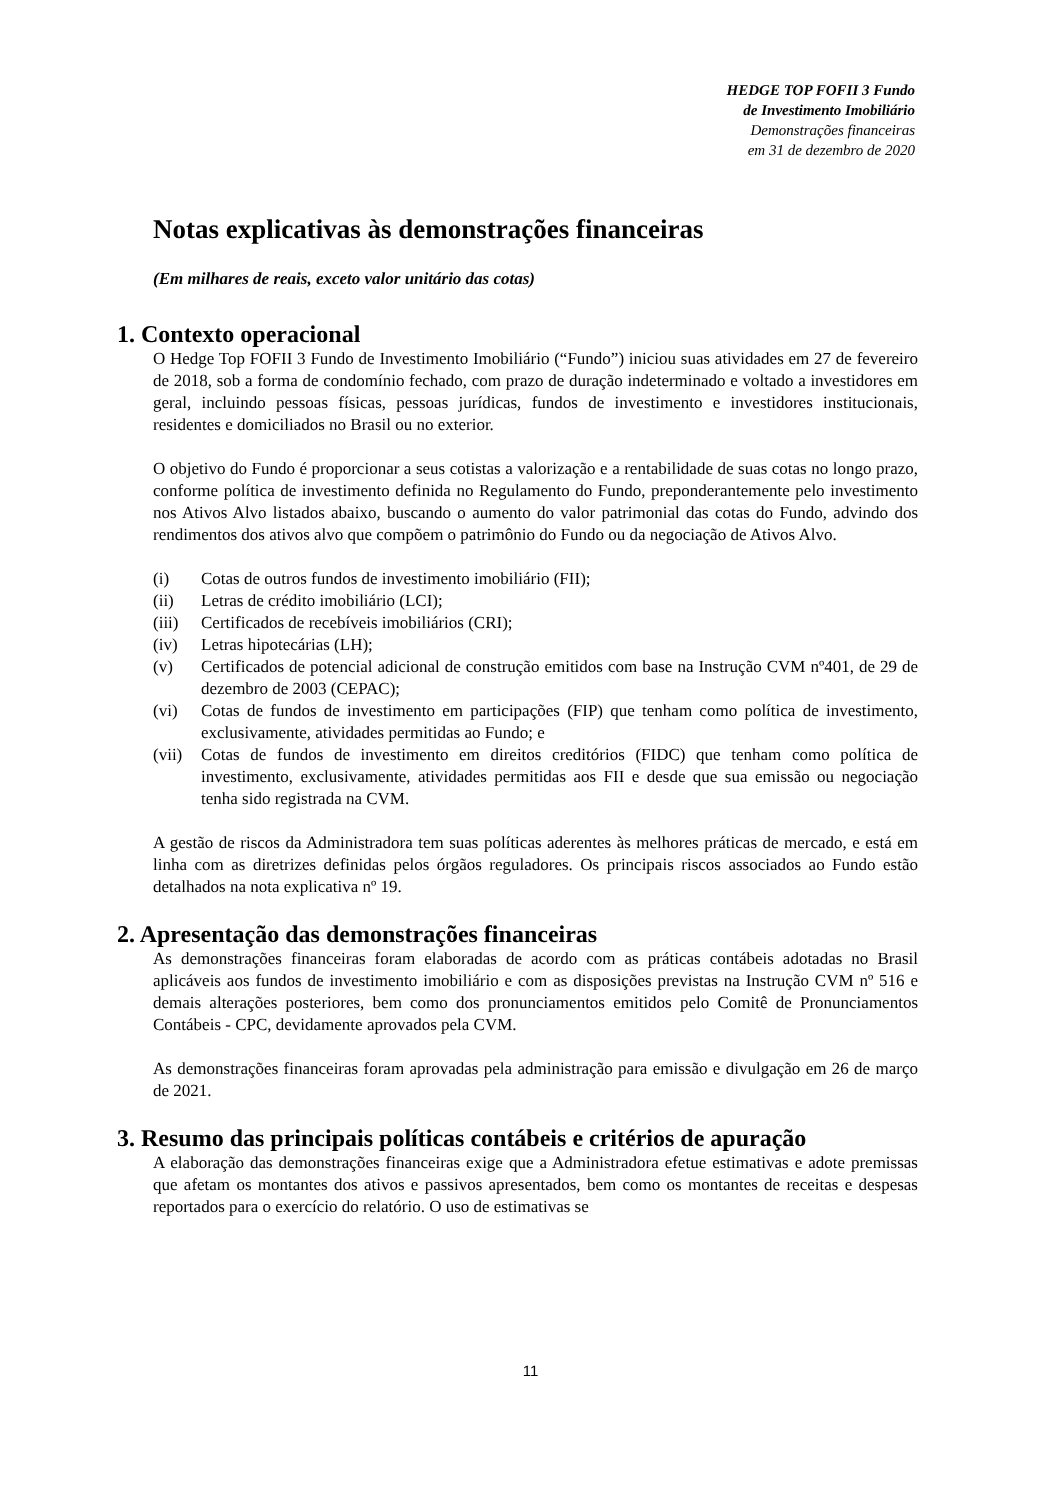HEDGE TOP FOFII 3 Fundo
de Investimento Imobiliário
Demonstrações financeiras
em 31 de dezembro de 2020
Notas explicativas às demonstrações financeiras
(Em milhares de reais, exceto valor unitário das cotas)
1. Contexto operacional
O Hedge Top FOFII 3 Fundo de Investimento Imobiliário (“Fundo”) iniciou suas atividades em 27 de fevereiro de 2018, sob a forma de condomínio fechado, com prazo de duração indeterminado e voltado a investidores em geral, incluindo pessoas físicas, pessoas jurídicas, fundos de investimento e investidores institucionais, residentes e domiciliados no Brasil ou no exterior.
O objetivo do Fundo é proporcionar a seus cotistas a valorização e a rentabilidade de suas cotas no longo prazo, conforme política de investimento definida no Regulamento do Fundo, preponderantemente pelo investimento nos Ativos Alvo listados abaixo, buscando o aumento do valor patrimonial das cotas do Fundo, advindo dos rendimentos dos ativos alvo que compõem o patrimônio do Fundo ou da negociação de Ativos Alvo.
(i) Cotas de outros fundos de investimento imobiliário (FII);
(ii) Letras de crédito imobiliário (LCI);
(iii) Certificados de recebíveis imobiliários (CRI);
(iv) Letras hipotecárias (LH);
(v) Certificados de potencial adicional de construção emitidos com base na Instrução CVM nº401, de 29 de dezembro de 2003 (CEPAC);
(vi) Cotas de fundos de investimento em participações (FIP) que tenham como política de investimento, exclusivamente, atividades permitidas ao Fundo; e
(vii) Cotas de fundos de investimento em direitos creditórios (FIDC) que tenham como política de investimento, exclusivamente, atividades permitidas aos FII e desde que sua emissão ou negociação tenha sido registrada na CVM.
A gestão de riscos da Administradora tem suas políticas aderentes às melhores práticas de mercado, e está em linha com as diretrizes definidas pelos órgãos reguladores. Os principais riscos associados ao Fundo estão detalhados na nota explicativa nº 19.
2. Apresentação das demonstrações financeiras
As demonstrações financeiras foram elaboradas de acordo com as práticas contábeis adotadas no Brasil aplicáveis aos fundos de investimento imobiliário e com as disposições previstas na Instrução CVM nº 516 e demais alterações posteriores, bem como dos pronunciamentos emitidos pelo Comitê de Pronunciamentos Contábeis - CPC, devidamente aprovados pela CVM.
As demonstrações financeiras foram aprovadas pela administração para emissão e divulgação em 26 de março de 2021.
3. Resumo das principais políticas contábeis e critérios de apuração
A elaboração das demonstrações financeiras exige que a Administradora efetue estimativas e adote premissas que afetam os montantes dos ativos e passivos apresentados, bem como os montantes de receitas e despesas reportados para o exercício do relatório. O uso de estimativas se
11